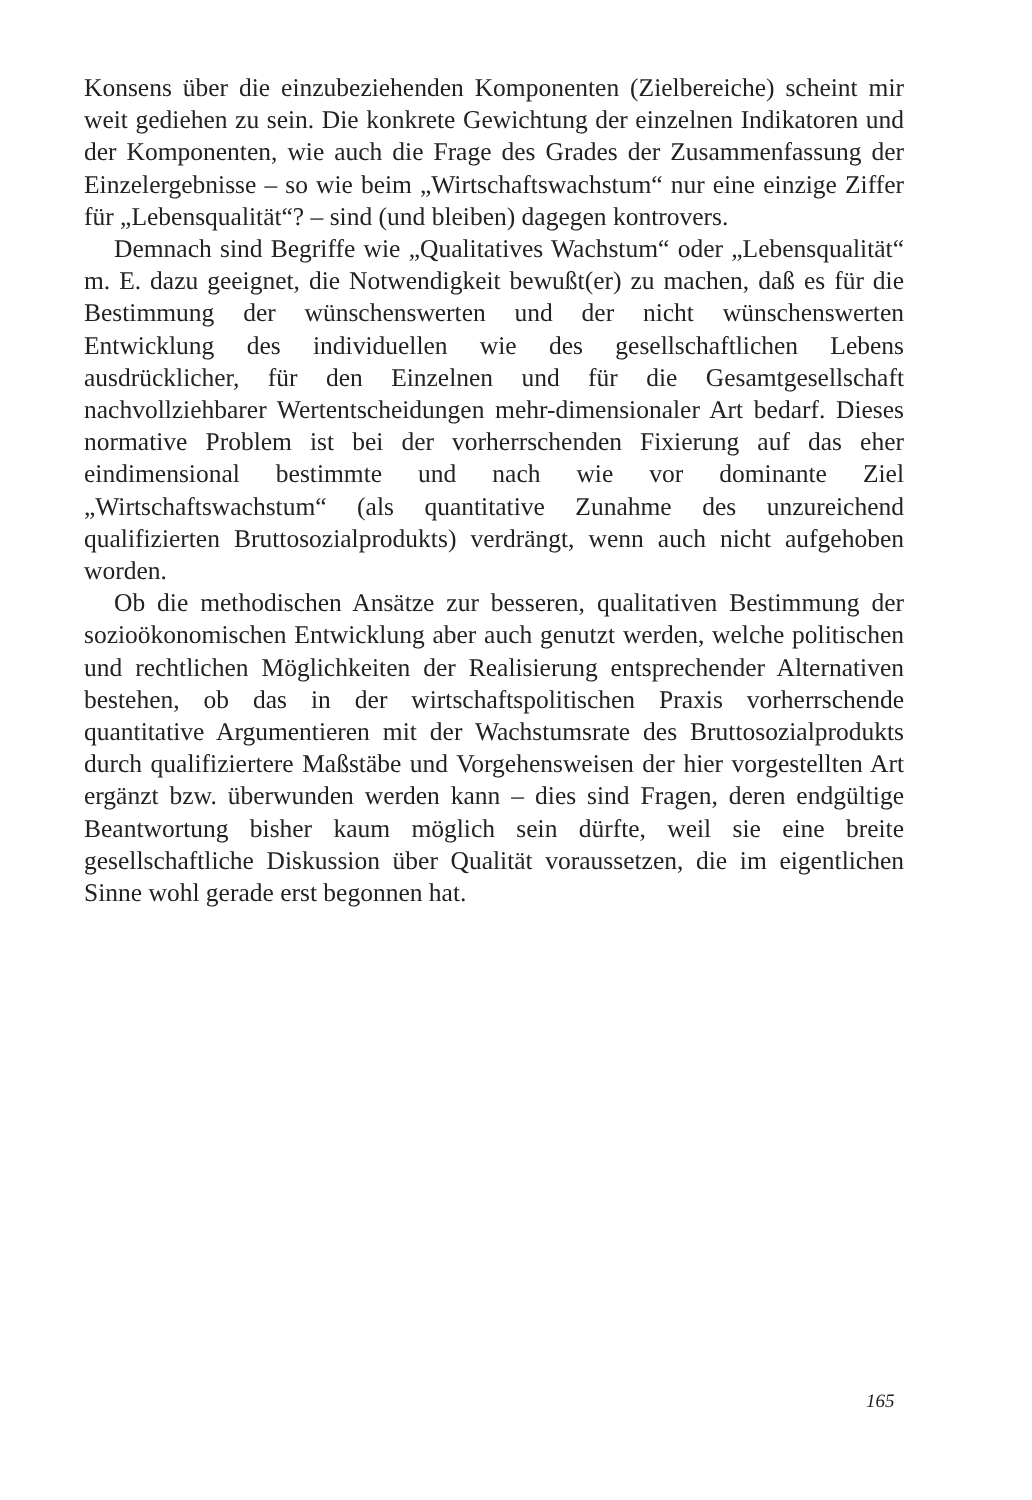Konsens über die einzubeziehenden Komponenten (Zielbereiche) scheint mir weit gediehen zu sein. Die konkrete Gewichtung der einzelnen Indikatoren und der Komponenten, wie auch die Frage des Grades der Zusammenfassung der Einzelergebnisse – so wie beim „Wirtschaftswachstum“ nur eine einzige Ziffer für „Lebensqualität“? – sind (und bleiben) dagegen kontrovers.
Demnach sind Begriffe wie „Qualitatives Wachstum“ oder „Lebensqualität“ m. E. dazu geeignet, die Notwendigkeit bewußt(er) zu machen, daß es für die Bestimmung der wünschenswerten und der nicht wünschenswerten Entwicklung des individuellen wie des gesellschaftlichen Lebens ausdrücklicher, für den Einzelnen und für die Gesamtgesellschaft nachvollziehbarer Wertentscheidungen mehr-dimensionaler Art bedarf. Dieses normative Problem ist bei der vorherrschenden Fixierung auf das eher eindimensional bestimmte und nach wie vor dominante Ziel „Wirtschaftswachstum“ (als quantitative Zunahme des unzureichend qualifizierten Bruttosozialprodukts) verdrängt, wenn auch nicht aufgehoben worden.
Ob die methodischen Ansätze zur besseren, qualitativen Bestimmung der sozioökonomischen Entwicklung aber auch genutzt werden, welche politischen und rechtlichen Möglichkeiten der Realisierung entsprechender Alternativen bestehen, ob das in der wirtschaftspolitischen Praxis vorherrschende quantitative Argumentieren mit der Wachstumsrate des Bruttosozialprodukts durch qualifiziertere Maßstäbe und Vorgehensweisen der hier vorgestellten Art ergänzt bzw. überwunden werden kann – dies sind Fragen, deren endgültige Beantwortung bisher kaum möglich sein dürfte, weil sie eine breite gesellschaftliche Diskussion über Qualität voraussetzen, die im eigentlichen Sinne wohl gerade erst begonnen hat.
165